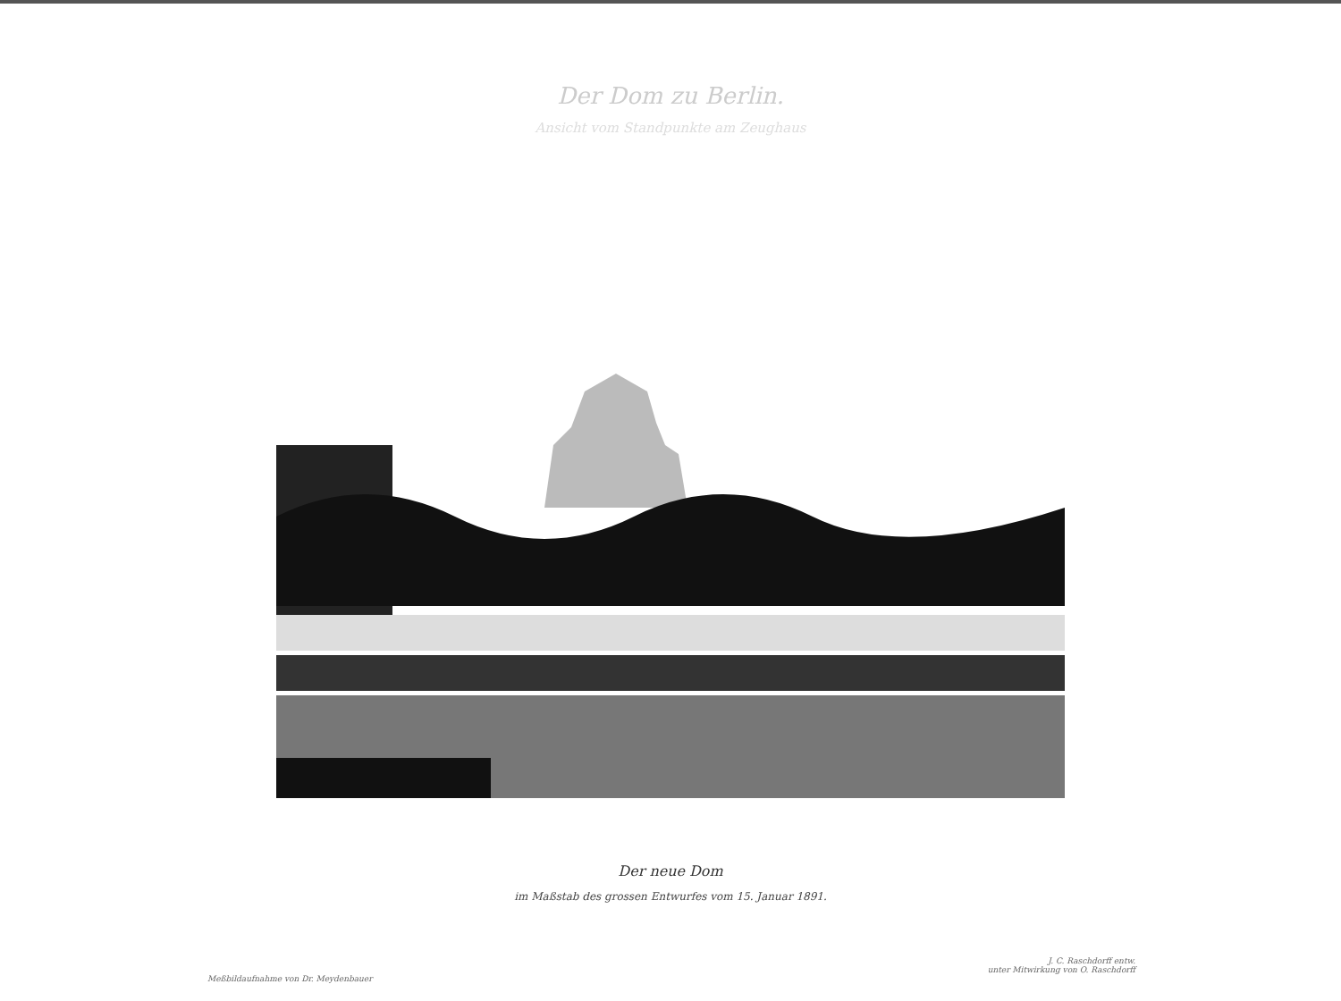Der Dom zu Berlin.
Ansicht vom Standpunkte am Zeughaus
Der neue Dom
im Maßstab des grossen Entwurfes vom 15. Januar 1891.
Meßbildaufnahme von Dr. Meydenbauer
J. C. Raschdorff entw.
unter Mitwirkung von O. Raschdorff